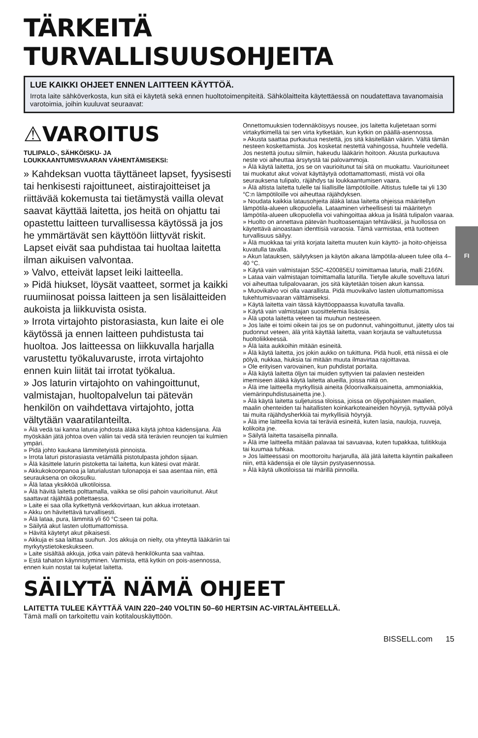FI
TÄRKEITÄ TURVALLISUUSOHJEITA
LUE KAIKKI OHJEET ENNEN LAITTEEN KÄYTTÖÄ.
Irrota laite sähköverkosta, kun sitä ei käytetä sekä ennen huoltotoimenpiteitä. Sähkölaitteita käytettäessä on noudatettava tavanomaisia varotoimia, joihin kuuluvat seuraavat:
⚠VAROITUS
TULIPALO-, SÄHKÖISKU- JA
LOUKKAANTUMISVAARAN VÄHENTÄMISEKSI:
» Kahdeksan vuotta täyttäneet lapset, fyysisesti tai henkisesti rajoittuneet, aistirajoitteiset ja riittävää kokemusta tai tietämystä vailla olevat saavat käyttää laitetta, jos heitä on ohjattu tai opastettu laitteen turvallisessa käytössä ja jos he ymmärtävät sen käyttöön liittyvät riskit. Lapset eivät saa puhdistaa tai huoltaa laitetta ilman aikuisen valvontaa.
» Valvo, etteivät lapset leiki laitteella.
» Pidä hiukset, löysät vaatteet, sormet ja kaikki ruumiinosat poissa laitteen ja sen lisälaitteiden aukoista ja liikkuvista osista.
» Irrota virtajohto pistorasiasta, kun laite ei ole käytössä ja ennen laitteen puhdistusta tai huoltoa. Jos laitteessa on liikkuvalla harjalla varustettu työkaluvaruste, irrota virtajohto ennen kuin liität tai irrotat työkalua.
» Jos laturin virtajohto on vahingoittunut, valmistajan, huoltopalvelun tai pätevän henkilön on vaihdettava virtajohto, jotta vältytään vaaratilanteilta.
» Älä vedä tai kanna laturia johdosta äläkä käytä johtoa kädensijana. Älä myöskään jätä johtoa oven väliin tai vedä sitä terävien reunojen tai kulmien ympäri.
» Pidä johto kaukana lämmitetyistä pinnoista.
» Irrota laturi pistorasiasta vetämällä pistotulpasta johdon sijaan.
» Älä käsittele laturin pistoketta tai laitetta, kun kätesi ovat märät.
» Akkukokoonpanoa ja laturialustan tulonapoja ei saa asentaa niin, että seurauksena on oikosulku.
» Älä lataa yksikköä ulkotiloissa.
» Älä hävitä laitetta polttamalla, vaikka se olisi pahoin vaurioitunut. Akut saattavat räjähtää poltettaessa.
» Laite ei saa olla kytkettynä verkkovirtaan, kun akkua irrotetaan.
» Akku on hävitettävä turvallisesti.
» Älä lataa, pura, lämmitä yli 60 °C:seen tai polta.
» Säilytä akut lasten ulottumattomissa.
» Hävitä käytetyt akut pikaisesti.
» Akkuja ei saa laittaa suuhun. Jos akkuja on nielty, ota yhteyttä lääkäriin tai myrkytystietokeskukseen.
» Laite sisältää akkuja, jotka vain pätevä henkilökunta saa vaihtaa.
» Estä tahaton käynnistyminen. Varmista, että kytkin on pois-asennossa, ennen kuin nostat tai kuljetat laitetta.
Onnettomuuksien todennäköisyys nousee, jos laitetta kuljetetaan sormi virtakytkimellä tai sen virta kytketään, kun kytkin on päällä-asennossa.
» Akusta saattaa purkautua nestettä, jos sitä käsitellään väärin. Vältä tämän nesteen koskettamista. Jos kosketat nestettä vahingossa, huuhtele vedellä. Jos nestettä joutuu silmiin, hakeudu lääkärin hoitoon. Akusta purkautuva neste voi aiheuttaa ärsytystä tai palovammoja.
» Älä käytä laitetta, jos se on vaurioitunut tai sitä on muokattu. Vaurioituneet tai muokatut akut voivat käyttäytyä odottamattomasti, mistä voi olla seurauksena tulipalo, räjähdys tai loukkaantumisen vaara.
» Älä altista laitetta tulelle tai liiallisille lämpötiloille. Altistus tulelle tai yli 130 °C:n lämpötiloille voi aiheuttaa räjähdyksen.
» Noudata kaikkia latausohjeita äläkä lataa laitetta ohjeissa määritellyn lämpötila-alueen ulkopuolella. Lataaminen virheellisesti tai määritetyn lämpötila-alueen ulkopuolella voi vahingoittaa akkua ja lisätä tulipalon vaaraa.
» Huolto on annettava pätevän huoltoasentajan tehtäväksi, ja huollossa on käytettävä ainoastaan identtisiä varaosia. Tämä varmistaa, että tuotteen turvallisuus säilyy.
» Älä muokkaa tai yritä korjata laitetta muuten kuin käyttö- ja hoito-ohjeissa kuvatulla tavalla.
» Akun latauksen, säilytyksen ja käytön aikana lämpötila-alueen tulee olla 4–40 °C.
» Käytä vain valmistajan SSC-420085EU toimittamaa laturia, malli 2166N.
» Lataa vain valmistajan toimittamalla laturilla. Tietylle akulle soveltuva laturi voi aiheuttaa tulipalovaaran, jos sitä käytetään toisen akun kanssa.
» Muovikalvo voi olla vaarallista. Pidä muovikalvo lasten ulottumattomissa tukehtumisvaaran välttämiseksi.
» Käytä laitetta vain tässä käyttöoppaassa kuvatulla tavalla.
» Käytä vain valmistajan suosittelemia lisäosia.
» Älä upota laitetta veteen tai muuhun nesteeseen.
» Jos laite ei toimi oikein tai jos se on pudonnut, vahingoittunut, jätetty ulos tai pudonnut veteen, älä yritä käyttää laitetta, vaan korjauta se valtuutetussa huoltoliikkeessä.
» Älä laita aukkoihin mitään esineitä.
» Älä käytä laitetta, jos jokin aukko on tukittuna. Pidä huoli, että niissä ei ole pölyä, nukkaa, hiuksia tai mitään muuta ilmavirtaa rajoittavaa.
» Ole erityisen varovainen, kun puhdistat portaita.
» Älä käytä laitetta öljyn tai muiden syttyvien tai palavien nesteiden imemiseen äläkä käytä laitetta alueilla, joissa niitä on.
» Älä ime laitteella myrkyllisiä aineita (kloorivalkaisuainetta, ammoniakkia, viemärinpuhdistusainetta jne.).
» Älä käytä laitetta suljetuissa tiloissa, joissa on öljypohjaisten maalien, maalin ohenteiden tai haitallisten koinkarkoteaineiden höyryjä, syttyvää pölyä tai muita räjähdysherkkiä tai myrkyllisiä höyryjä.
» Älä ime laitteella kovia tai teräviä esineitä, kuten lasia, nauloja, ruuveja, kolikoita jne.
» Säilytä laitetta tasaisella pinnalla.
» Älä ime laitteella mitään palavaa tai savuavaa, kuten tupakkaa, tulitikkuja tai kuumaa tuhkaa.
» Jos laitteessasi on moottoroitu harjarulla, älä jätä laitetta käyntiin paikalleen niin, että kädensija ei ole täysin pystyasennossa.
» Älä käytä ulkotiloissa tai märillä pinnoilla.
SÄILYTÄ NÄMÄ OHJEET
LAITETTA TULEE KÄYTTÄÄ VAIN 220–240 VOLTIN 50–60 HERTSIN AC-VIRTALÄHTEELLÄ.
Tämä malli on tarkoitettu vain kotitalouskäyttöön.
BISSELL.com 15